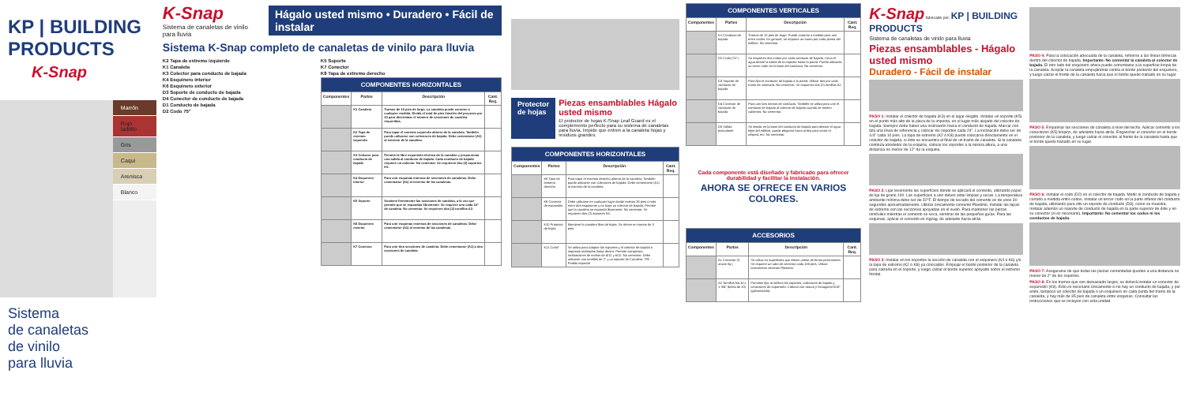KP | BUILDING PRODUCTS
K-Snap
Marrón
Rojo ladrillo
Gris
Caqui
Arenisca
Blanco
Sistema
de canaletas
de vinilo
para lluvia
K-Snap
Sistema de canaletas de vinilo para lluvia
Hágalo usted mismo • Duradero • Fácil de instalar
Sistema K-Snap completo de canaletas de vinilo para lluvia
K2 Tapa de extremo izquierdo
K1 Canaleta
K3 Colector para conducto de bajada
K4 Esquinero interior
K6 Esquinero exterior
D3 Soporte de conducto de bajada
D4 Conector de conducto de bajada
D1 Conducto de bajada
D2 Codo 75°
K5 Soporte
K7 Conector
K8 Tapa de extremo derecho
| COMPONENTES HORIZONTALES | | | |
| Componentes | Partes | Descripción | Cant. Req. |
| | K1 Canaleta | Tramos de 10 pies de largo. La canaleta puede cortarse a cualquier medida. Divida el total de pies lineales del proyecto por 10 para determinar el número de secciones de canaleta requeridas. | |
| | K2 Tapa de extremo izquierdo | Para tapar el extremo izquierdo abierto de la canaleta. También puede utilizarse con colectores de bajada. Debe cementarse (A1) al extremo de la canaleta. | |
| | K3 Colector para conducto de bajada | Permite la libre expansión térmica de la canaleta y proporciona una salida al conducto de bajada. Cada conducto de bajada requiere un colector. No cementar. Se requieren dos (2) soportes K5. | |
| | K4 Esquinero interior | Para unir esquinas internas de secciones de canaletas. Debe cementarse (A1) al extremo de las canaletas. | |
| | K5 Soporte | Sostiene firmemente las secciones de canaleta, a la vez que permite que se expandan libremente. Se requiere uno cada 24" de canaleta. No cementar. Se requieren dos (2) tornillos A2. | |
| | K6 Esquinero exterior | Para unir esquinas externas de secciones de canaletas. Debe cementarse (A1) al extremo de las canaletas. | |
| | K7 Conector | Para unir dos secciones de canaleta. Debe cementarse (A1) a dos secciones de canaleta. | |
Protector de hojas
Piezas ensamblables Hágalo usted mismo
El protector de hojas K-Snap Leaf Guard es el complemento perfecto para su sistema de canaletas para lluvia. Impide que entren a la canaleta hojas y residuos grandes.
| COMPONENTES HORIZONTALES | | | |
| Componentes | Partes | Descripción | Cant. Req. |
| | K8 Tapa de extremo derecho | Para tapar el extremo derecho abierto de la canaleta. También puede utilizarse con colectores de bajada. Debe cementarse (A1) al extremo de la canaleta. | |
| | K9 Conector de expansión | Debe utilizarse en cualquier lugar donde existan 35 pies o más entre dos esquineros y no haya un colector de bajada. Permite que la canaleta se expanda libremente. No cementar. Se requieren dos (2) soportes K5. | |
| | K10 Protector de hojas | Mantiene la canaleta libre de hojas. Se ofrece en tramos de 3 pies. | |
| | K11 Cuña* | Se utiliza para adaptar los soportes y el colector de bajada a impostas inclinadas hasta dentro. Permite compensar inclinaciones de techos de 4/12 y 6/12. No cementar. Debe utilizarse con tornillos de 2" y un soporte de Canaleta. *PE - Pedido especial | |
| COMPONENTES VERTICALES | | | |
| Componentes | Partes | Descripción | Cant. Req. |
| | D1 Conducto de bajada | Tramos de 10 pies de largo. Puede cortarse a medida para unir entre codos. En general, se requiere un tramo por cada planta del edificio. No cementar. | |
| | D2 Codo (75°) | Se requieren dos codos por cada conducto de bajada. Lleva el agua desde la salida de la imposta hasta la pared. Puede utilizarse un tercer codo en la base del conducto. No cementar. | |
| | D3 Soporte de conducto de bajada | Para fijar el conducto de bajada a la pared. Utilizar dos por cada tramo de conducto. No cementar. Se requieren dos (2) tornillos A2. | |
| | D4 Conector de conducto de bajada | Para unir dos tramos de conducto. También se utiliza para unir el conducto de bajada al colector de bajada cuando se estiren cubiertas. No cementar. | |
| | D5 Salida basculante | Se instala en la base del conducto de bajada para desviar el agua lejos del edificio; puede plegarse hacia arriba para cortar el césped, etc. No cementar. | |
Cada componente está diseñado y fabricado para ofrecer durabilidad y facilitar la instalación.
AHORA SE OFRECE EN VARIOS COLORES.
| ACCESORIOS | | | |
| Componentes | Partes | Descripción | Cant. Req. |
| | A1 Cemento (3 onzas líq.) | Se utiliza en superficies que deben unirse de forma permanente. Se requiere un tubo de cemento cada 100 pies. Utilizar únicamente cemento Plastimo. | |
| | A2 Tornillos No.10 x 1-3/4" (bolsa de 20) | Permiten fijar al edificio los soportes, colectores de bajada y conectores de expansión. Cabeza con ranura y hexagonal 5/16" (galvanizado). | |
K-Snap fabricado por: KP | BUILDING PRODUCTS
Sistema de canaletas de vinilo para lluvia
Piezas ensamblables - Hágalo usted mismo
Duradero - Fácil de instalar
PASO 1: Instalar el colector de bajada (K3) en el lugar elegido. Instalar un soporte (K5) en el punto más alto de la placa de la imposta, en el lugar más alejado del colector de bajada. Siempre debe haber una inclinación hacia el conducto de bajada. Marcar con tiza una línea de referencia y colocar los soportes cada 24". La inclinación debe ser de 1/4" cada 10 pies. La tapa de extremo (K2 o K8) puede colocarse directamente en el colector de bajada, si éste se encuentra al final de un tramo de canaleta. Si la canaleta continúa alrededor de la esquina, colocar los soportes a la misma altura, a una distancia no menor de 12" de la esquina.
PASO 2: Lijar levemente las superficies donde se aplicará el cemento, utilizando papel de lija de grano 100. Las superficies a unir deben estar limpias y secas. La temperatura ambiente mínima debe ser de 32°F. El tiempo de secado del cemento es de unos 30 segundos aproximadamente. Utilizar únicamente cemento Plastimo. Instalar las tapas de extremo con las secciones apoyadas en el suelo. Para mantener las piezas inmóviles mientras el cemento se seca, sembrar de las pequeñas guías. Para las esquinas, aplicar el cemento en zigzag, de adelante hacia atrás.
PASO 3: Instalar en los soportes la sección de canaleta con el esquinero (K4 o K6) y/o la tapa de extremo (K2 o K8) ya colocados. Empujar el borde posterior de la canaleta para calzarla en el soporte, y luego calzar el borde superior apoyado sobre el extremo frontal.
PASO 4: Para la colocación adecuada de la canaleta, referirse a las líneas térmicas dentro del colector de bajada. Importante: No cementar la canaleta al colector de bajada. El otro lado del esquinero ahora puede cementarse a la superficie limpia de la canaleta. Acoplar la canaleta empujándola contra el borde posterior del esquinero, y luego calzar el frente de la canaleta hacia que el borde quede trabado en su lugar.
PASO 5: Empalmar las secciones de canaleta a nivel del techo. Aplicar cemento a los conectores (K5) limpios, de adelante hacia atrás. Enganchar el conector en el borde posterior de la canaleta, y luego calzar el conector al frente de la canaleta hasta que el borde quede trabado en su lugar.
PASO 6: Instalar el codo (D2) en el colector de bajada. Medir el conducto de bajada y cortarlo a medida entre codos. Instalar un tercer codo en la parte inferior del conducto de bajada, utilizando para ello un soporte de conducto (D3), como se muestra. Instalar además un soporte de conducto de bajada en la parte superior de éste y en su conector (si es necesario). Importante: No cementar los codos ni los conductos de bajada.
PASO 7: Asegurarse de que todas las piezas cementadas queden a una distancia no menor de 2" de los soportes.
PASO 8: En los tramos que son demasiado largos, se deberá instalar un conector de expansión (K9). Esto es necesario únicamente si no hay un conducto de bajada, y por ende, tampoco un colector de bajada o un esquinero en cada punta del tramo de la canaleta, y hay más de 35 pies de canaleta entre esquinas. Consultar las instrucciones que se incluyen con esta unidad.